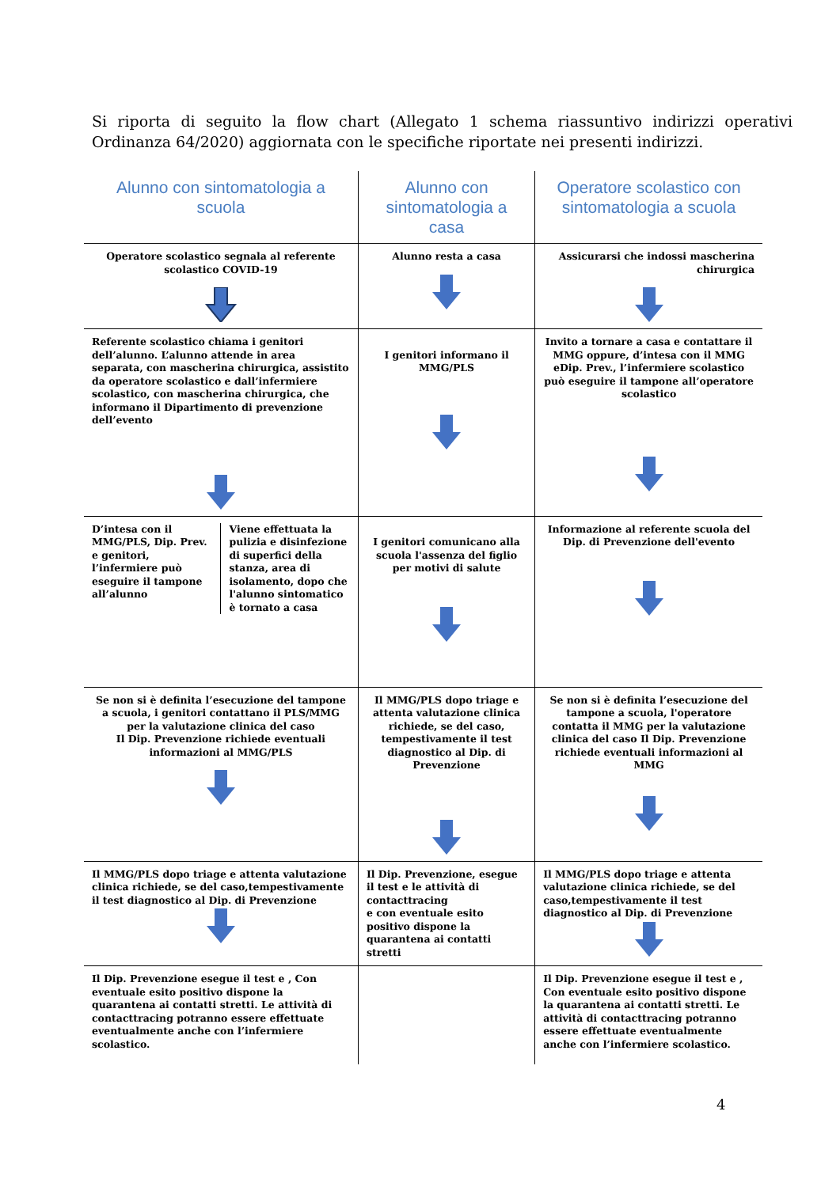Si riporta di seguito la flow chart (Allegato 1 schema riassuntivo indirizzi operativi Ordinanza 64/2020) aggiornata con le specifiche riportate nei presenti indirizzi.
| Alunno con sintomatologia a scuola | Alunno con sintomatologia a casa | Operatore scolastico con sintomatologia a scuola |
| --- | --- | --- |
| Operatore scolastico segnala al referente scolastico COVID-19 | Alunno resta a casa | Assicurarsi che indossi mascherina chirurgica |
| Referente scolastico chiama i genitori dell’alunno. L’alunno attende in area separata, con mascherina chirurgica, assistito da operatore scolastico e dall’infermiere scolastico, con mascherina chirurgica, che informano il Dipartimento di prevenzione dell’evento | I genitori informano il MMG/PLS | Invito a tornare a casa e contattare il MMG oppure, d’intesa con il MMG eDip. Prev., l’infermiere scolastico può eseguire il tampone all’operatore scolastico |
| D’intesa con il MMG/PLS, Dip. Prev. e genitori, l’infermiere può eseguire il tampone all’alunno Viene effettuata la pulizia e disinfezione di superfici della stanza, area di isolamento, dopo che l'alunno sintomatico è tornato a casa | I genitori comunicano alla scuola l'assenza del figlio per motivi di salute | Informazione al referente scuola del Dip. di Prevenzione dell'evento |
| Se non si è definita l’esecuzione del tampone a scuola, i genitori contattano il PLS/MMG per la valutazione clinica del caso Il Dip. Prevenzione richiede eventuali informazioni al MMG/PLS | Il MMG/PLS dopo triage e attenta valutazione clinica richiede, se del caso, tempestivamente il test diagnostico al Dip. di Prevenzione | Se non si è definita l’esecuzione del tampone a scuola, l'operatore contatta il MMG per la valutazione clinica del caso Il Dip. Prevenzione richiede eventuali informazioni al MMG |
| Il MMG/PLS dopo triage e attenta valutazione clinica richiede, se del caso,tempestivamente il test diagnostico al Dip. di Prevenzione | Il Dip. Prevenzione, esegue il test e le attività di contacttracing e con eventuale esito positivo dispone la quarantena ai contatti stretti | Il MMG/PLS dopo triage e attenta valutazione clinica richiede, se del caso,tempestivamente il test diagnostico al Dip. di Prevenzione |
| Il Dip. Prevenzione esegue il test e , Con eventuale esito positivo dispone la quarantena ai contatti stretti. Le attività di contacttracing potranno essere effettuate eventualmente anche con l’infermiere scolastico. | | Il Dip. Prevenzione esegue il test e , Con eventuale esito positivo dispone la quarantena ai contatti stretti. Le attività di contacttracing potranno essere effettuate eventualmente anche con l’infermiere scolastico. |
4